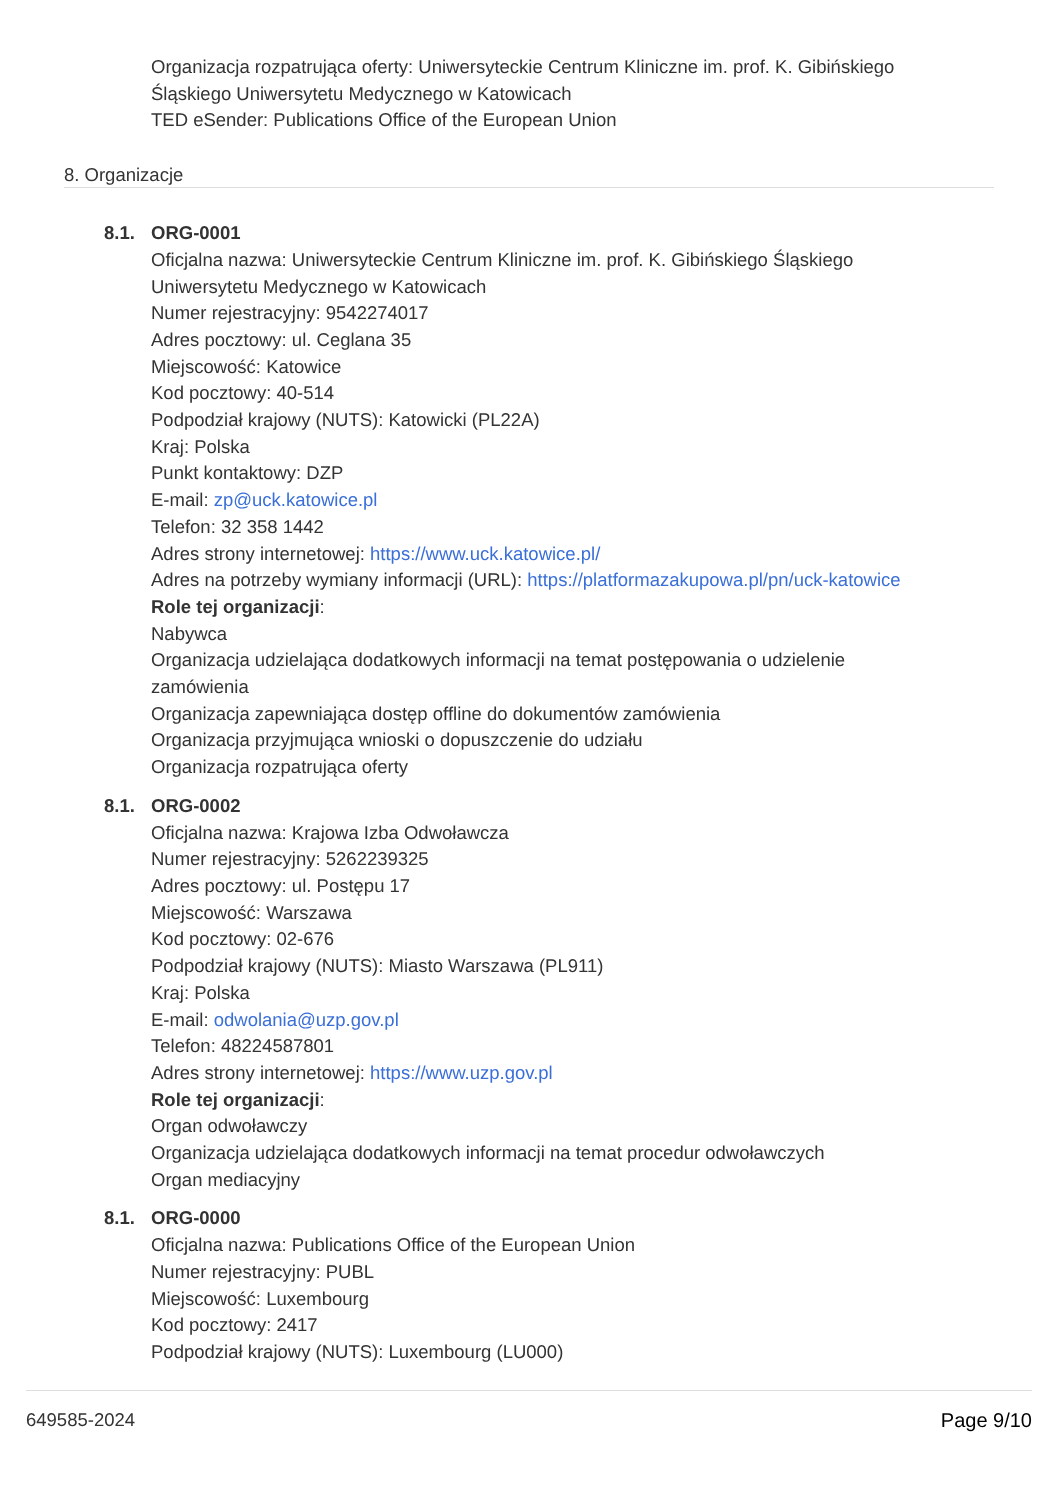Organizacja rozpatrująca oferty: Uniwersyteckie Centrum Kliniczne im. prof. K. Gibińskiego
Śląskiego Uniwersytetu Medycznego w Katowicach
TED eSender: Publications Office of the European Union
8. Organizacje
8.1. ORG-0001
Oficjalna nazwa: Uniwersyteckie Centrum Kliniczne im. prof. K. Gibińskiego Śląskiego
Uniwersytetu Medycznego w Katowicach
Numer rejestracyjny: 9542274017
Adres pocztowy: ul. Ceglana 35
Miejscowość: Katowice
Kod pocztowy: 40-514
Podpodział krajowy (NUTS): Katowicki (PL22A)
Kraj: Polska
Punkt kontaktowy: DZP
E-mail: zp@uck.katowice.pl
Telefon: 32 358 1442
Adres strony internetowej: https://www.uck.katowice.pl/
Adres na potrzeby wymiany informacji (URL): https://platformazakupowa.pl/pn/uck-katowice
Role tej organizacji:
Nabywca
Organizacja udzielająca dodatkowych informacji na temat postępowania o udzielenie
zamówienia
Organizacja zapewniająca dostęp offline do dokumentów zamówienia
Organizacja przyjmująca wnioski o dopuszczenie do udziału
Organizacja rozpatrująca oferty
8.1. ORG-0002
Oficjalna nazwa: Krajowa Izba Odwoławcza
Numer rejestracyjny: 5262239325
Adres pocztowy: ul. Postępu 17
Miejscowość: Warszawa
Kod pocztowy: 02-676
Podpodział krajowy (NUTS): Miasto Warszawa (PL911)
Kraj: Polska
E-mail: odwolania@uzp.gov.pl
Telefon: 48224587801
Adres strony internetowej: https://www.uzp.gov.pl
Role tej organizacji:
Organ odwoławczy
Organizacja udzielająca dodatkowych informacji na temat procedur odwoławczych
Organ mediacyjny
8.1. ORG-0000
Oficjalna nazwa: Publications Office of the European Union
Numer rejestracyjny: PUBL
Miejscowość: Luxembourg
Kod pocztowy: 2417
Podpodział krajowy (NUTS): Luxembourg (LU000)
649585-2024 Page 9/10